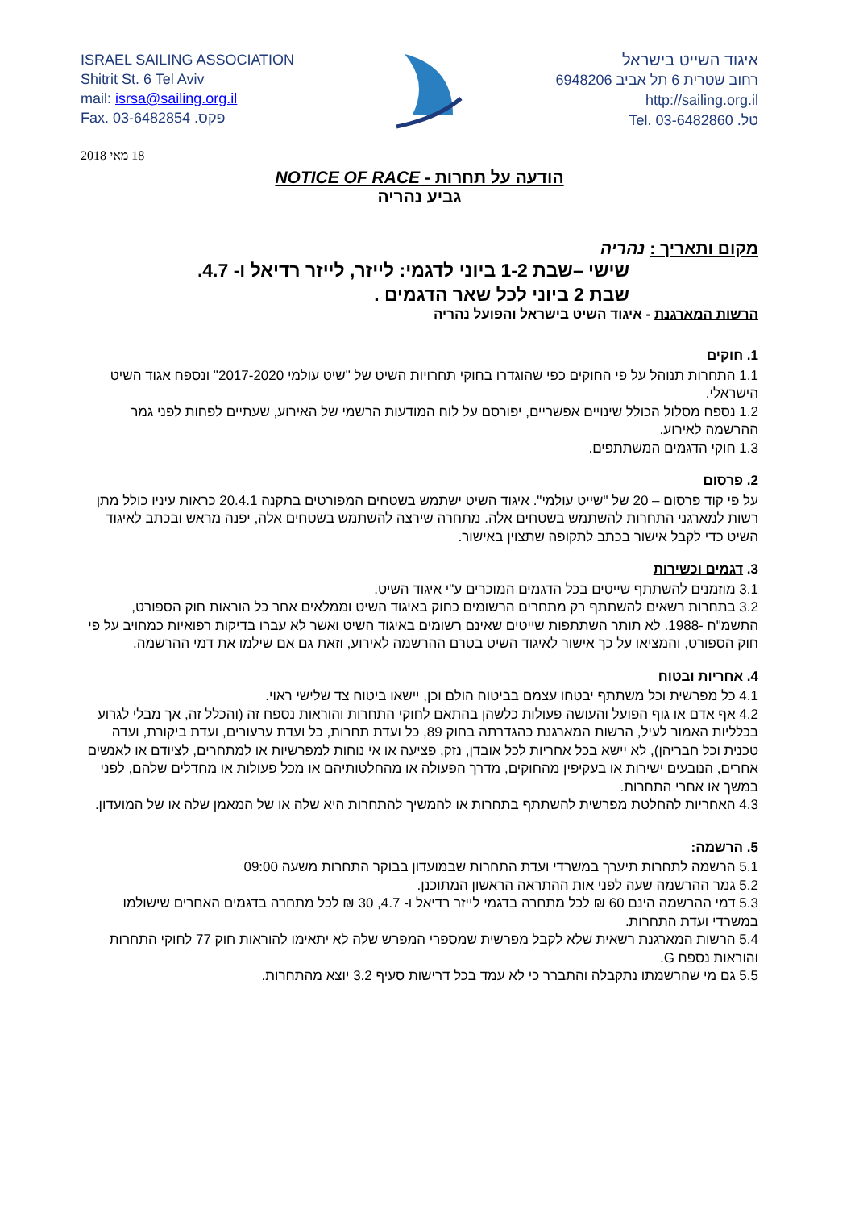ISRAEL SAILING ASSOCIATION
Shitrit St. 6 Tel Aviv
mail: isrsa@sailing.org.il
Fax. 03-6482854 .פקס
איגוד השייט בישראל
רחוב שטרית 6 תל אביב 6948206
http://sailing.org.il
טל. 03-6482860 .Tel
18 מאי 2018
הודעה על תחרות - NOTICE OF RACE
גביע נהריה
מקום ותאריך : נהריה
שישי –שבת 1-2 ביוני לדגמי: לייזר, לייזר רדיאל ו- 4.7.
שבת 2 ביוני לכל שאר הדגמים .
הרשות המארגנת - איגוד השיט בישראל והפועל נהריה
1. חוקים
1.1 התחרות תנוהל על פי החוקים כפי שהוגדרו בחוקי תחרויות השיט של "שיט עולמי 2017-2020" ונספח אגוד השיט הישראלי.
1.2 נספח מסלול הכולל שינויים אפשריים, יפורסם על לוח המודעות הרשמי של האירוע, שעתיים לפחות לפני גמר ההרשמה לאירוע.
1.3 חוקי הדגמים המשתתפים.
2. פרסום
על פי קוד פרסום – 20 של "שייט עולמי". איגוד השיט ישתמש בשטחים המפורטים בתקנה 20.4.1 כראות עיניו כולל מתן רשות למארגני התחרות להשתמש בשטחים אלה. מתחרה שירצה להשתמש בשטחים אלה, יפנה מראש ובכתב לאיגוד השיט כדי לקבל אישור בכתב לתקופה שתצוין באישור.
3. דגמים וכשירות
3.1 מוזמנים להשתתף שייטים בכל הדגמים המוכרים ע"י איגוד השיט.
3.2 בתחרות רשאים להשתתף רק מתחרים הרשומים כחוק באיגוד השיט וממלאים אחר כל הוראות חוק הספורט, התשמ"ח -1988. לא תותר השתתפות שייטים שאינם רשומים באיגוד השיט ואשר לא עברו בדיקות רפואיות כמחויב על פי חוק הספורט, והמציאו על כך אישור לאיגוד השיט בטרם ההרשמה לאירוע, וזאת גם אם שילמו את דמי ההרשמה.
4. אחריות ובטוח
4.1 כל מפרשית וכל משתתף יבטחו עצמם בביטוח הולם וכן, יישאו ביטוח צד שלישי ראוי.
4.2 אף אדם או גוף הפועל והעושה פעולות כלשהן בהתאם לחוקי התחרות והוראות נספח זה (והכלל זה, אך מבלי לגרוע בכלליות האמור לעיל, הרשות המארגנת כהגדרתה בחוק 89, כל ועדת תחרות, כל ועדת ערעורים, ועדת ביקורת, ועדה טכנית וכל חבריהן), לא יישא בכל אחריות לכל אובדן, נזק, פציעה או אי נוחות למפרשיות או למתחרים, לציודם או לאנשים אחרים, הנובעים ישירות או בעקיפין מהחוקים, מדרך הפעולה או מהחלטותיהם או מכל פעולות או מחדלים שלהם, לפני במשך או אחרי התחרות.
4.3 האחריות להחלטת מפרשית להשתתף בתחרות או להמשיך להתחרות היא שלה או של המאמן שלה או של המועדון.
5. הרשמה:
5.1 הרשמה לתחרות תיערך במשרדי ועדת התחרות שבמועדון בבוקר התחרות משעה 09:00
5.2 גמר ההרשמה שעה לפני אות ההתראה הראשון המתוכנן.
5.3 דמי ההרשמה הינם 60 ₪ לכל מתחרה בדגמי לייזר רדיאל ו- 4.7, 30 ₪ לכל מתחרה בדגמים האחרים שישולמו במשרדי ועדת התחרות.
5.4 הרשות המארגנת רשאית שלא לקבל מפרשית שמספרי המפרש שלה לא יתאימו להוראות חוק 77 לחוקי התחרות והוראות נספח G.
5.5 גם מי שהרשמתו נתקבלה והתברר כי לא עמד בכל דרישות סעיף 3.2 יוצא מהתחרות.